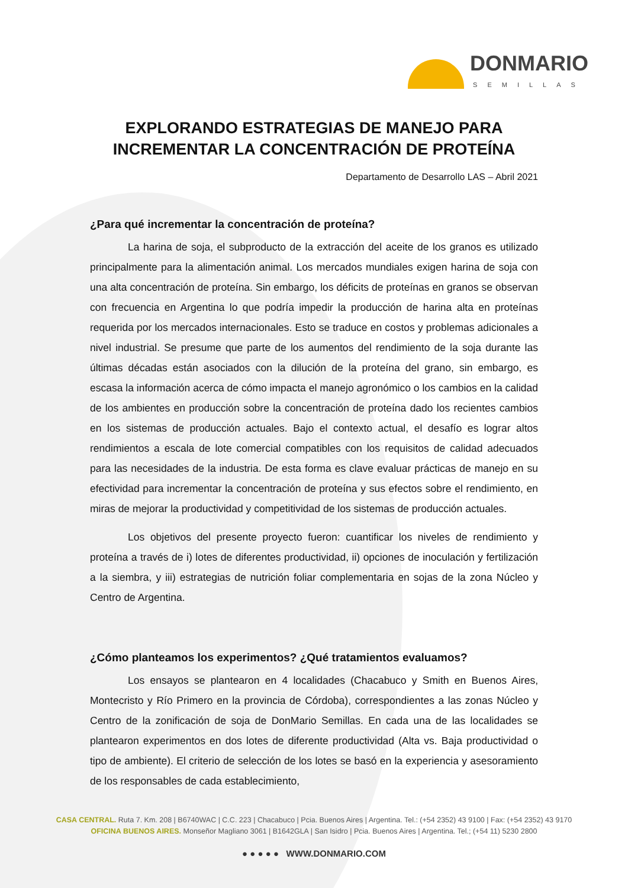DONMARIO
SEMILLAS
EXPLORANDO ESTRATEGIAS DE MANEJO PARA INCREMENTAR LA CONCENTRACIÓN DE PROTEÍNA
Departamento de Desarrollo LAS – Abril 2021
¿Para qué incrementar la concentración de proteína?
La harina de soja, el subproducto de la extracción del aceite de los granos es utilizado principalmente para la alimentación animal. Los mercados mundiales exigen harina de soja con una alta concentración de proteína. Sin embargo, los déficits de proteínas en granos se observan con frecuencia en Argentina lo que podría impedir la producción de harina alta en proteínas requerida por los mercados internacionales. Esto se traduce en costos y problemas adicionales a nivel industrial. Se presume que parte de los aumentos del rendimiento de la soja durante las últimas décadas están asociados con la dilución de la proteína del grano, sin embargo, es escasa la información acerca de cómo impacta el manejo agronómico o los cambios en la calidad de los ambientes en producción sobre la concentración de proteína dado los recientes cambios en los sistemas de producción actuales. Bajo el contexto actual, el desafío es lograr altos rendimientos a escala de lote comercial compatibles con los requisitos de calidad adecuados para las necesidades de la industria. De esta forma es clave evaluar prácticas de manejo en su efectividad para incrementar la concentración de proteína y sus efectos sobre el rendimiento, en miras de mejorar la productividad y competitividad de los sistemas de producción actuales.
Los objetivos del presente proyecto fueron: cuantificar los niveles de rendimiento y proteína a través de i) lotes de diferentes productividad, ii) opciones de inoculación y fertilización a la siembra, y iii) estrategias de nutrición foliar complementaria en sojas de la zona Núcleo y Centro de Argentina.
¿Cómo planteamos los experimentos? ¿Qué tratamientos evaluamos?
Los ensayos se plantearon en 4 localidades (Chacabuco y Smith en Buenos Aires, Montecristo y Río Primero en la provincia de Córdoba), correspondientes a las zonas Núcleo y Centro de la zonificación de soja de DonMario Semillas. En cada una de las localidades se plantearon experimentos en dos lotes de diferente productividad (Alta vs. Baja productividad o tipo de ambiente). El criterio de selección de los lotes se basó en la experiencia y asesoramiento de los responsables de cada establecimiento,
CASA CENTRAL. Ruta 7. Km. 208 | B6740WAC | C.C. 223 | Chacabuco | Pcia. Buenos Aires | Argentina. Tel.: (+54 2352) 43 9100 | Fax: (+54 2352) 43 9170
OFICINA BUENOS AIRES. Monseñor Magliano 3061 | B1642GLA | San Isidro | Pcia. Buenos Aires | Argentina. Tel.; (+54 11) 5230 2800
● ● ● ● ● WWW.DONMARIO.COM